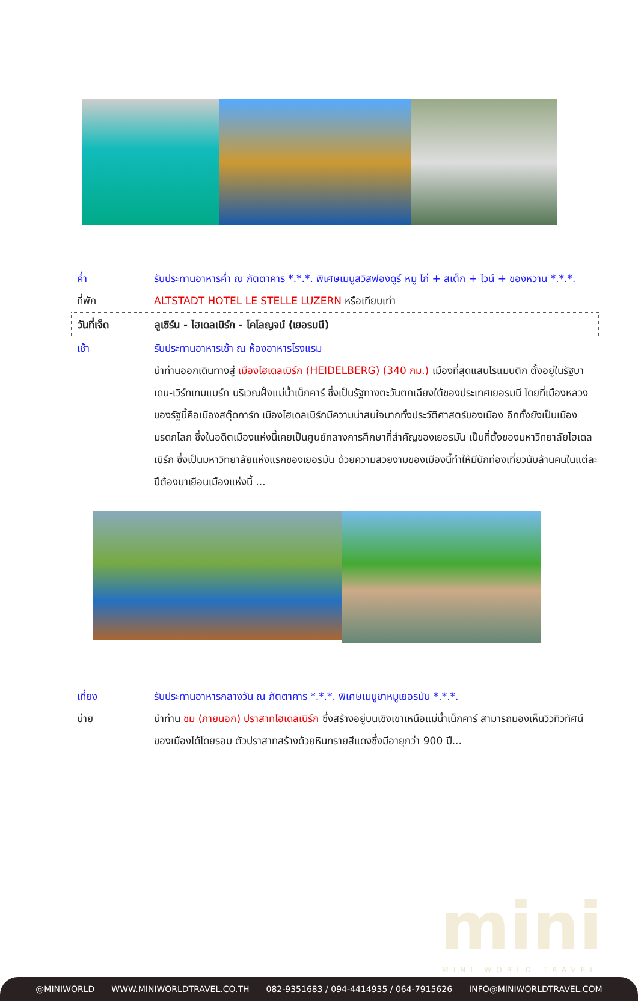ค่ำ รับประทานอาหารค่ำ ณ ภัตตาคาร *.*.*. พิเศษเมนูสวิสฟองดูร์ หมู ไก่ + สเต็ก + ไวน์ + ของหวาน *.*.*.
ที่พัก ALTSTADT HOTEL LE STELLE LUZERN หรือเทียบเท่า
วันที่เจ็ด ลูเซิร์น - ไฮเดลเบิร์ก - โคโลญจน์ (เยอรมนี)
เช้า รับประทานอาหารเช้า ณ ห้องอาหารโรงแรม
นำท่านออกเดินทางสู่ เมืองไฮเดลเบิร์ก (HEIDELBERG) (340 กม.) เมืองที่สุดแสนโรแมนติก ตั้งอยู่ในรัฐบาเดน-เวิร์ทเทมแบร์ก บริเวณฝั่งแม่น้ำเน็กคาร์ ซึ่งเป็นรัฐทางตะวันตกเฉียงใต้ของประเทศเยอรมนี โดยที่เมืองหลวงของรัฐนี้คือเมืองสตุ๊ดการ์ท เมืองไฮเดลเบิร์กมีความน่าสนใจมากทั้งประวัติศาสตร์ของเมือง อีกทั้งยังเป็นเมืองมรดกโลก ซึ่งในอดีตเมืองแห่งนี้เคยเป็นศูนย์กลางการศึกษาที่สำคัญของเยอรมัน เป็นที่ตั้งของมหาวิทยาลัยไฮเดลเบิร์ก ซึ่งเป็นมหาวิทยาลัยแห่งแรกของเยอรมัน ด้วยความสวยงามของเมืองนี้ทำให้มีนักท่องเที่ยวนับล้านคนในแต่ละปีต้องมาเยือนเมืองแห่งนี้ ...
เที่ยง รับประทานอาหารกลางวัน ณ ภัตตาคาร *.*.*. พิเศษเมนูขาหมูเยอรมัน *.*.*.
บ่าย นำท่าน ชม (ภายนอก) ปราสาทไฮเดลเบิร์ก ซึ่งสร้างอยู่บนเชิงเขาเหนือแม่น้ำเน็กคาร์ สามารถมองเห็นวิวทิวทัศน์ของเมืองได้โดยรอบ ตัวปราสาทสร้างด้วยหินทรายสีแดงซึ่งมีอายุกว่า 900 ปี...
mini
MINI WORLD TRAVEL
@MINIWORLD WWW.MINIWORLDTRAVEL.CO.TH 082-9351683 / 094-4414935 / 064-7915626 INFO@MINIWORLDTRAVEL.COM